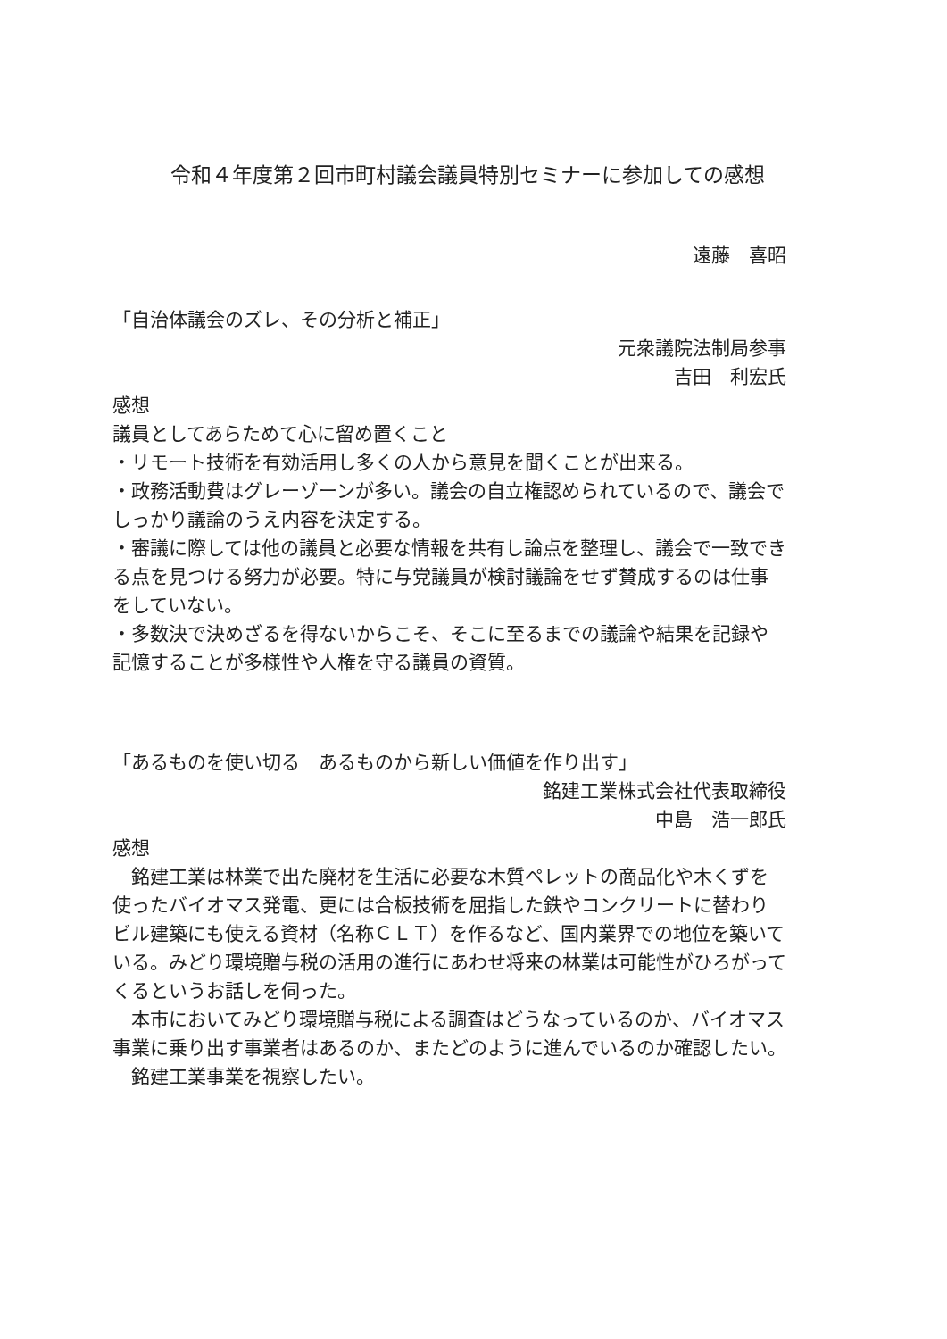令和４年度第２回市町村議会議員特別セミナーに参加しての感想
遠藤　喜昭
「自治体議会のズレ、その分析と補正」
元衆議院法制局参事
吉田　利宏氏
感想
議員としてあらためて心に留め置くこと
・リモート技術を有効活用し多くの人から意見を聞くことが出来る。
・政務活動費はグレーゾーンが多い。議会の自立権認められているので、議会でしっかり議論のうえ内容を決定する。
・審議に際しては他の議員と必要な情報を共有し論点を整理し、議会で一致できる点を見つける努力が必要。特に与党議員が検討議論をせず賛成するのは仕事をしていない。
・多数決で決めざるを得ないからこそ、そこに至るまでの議論や結果を記録や記憶することが多様性や人権を守る議員の資質。
「あるものを使い切る　あるものから新しい価値を作り出す」
銘建工業株式会社代表取締役
中島　浩一郎氏
感想
　銘建工業は林業で出た廃材を生活に必要な木質ペレットの商品化や木くずを使ったバイオマス発電、更には合板技術を屈指した鉄やコンクリートに替わりビル建築にも使える資材（名称ＣＬＴ）を作るなど、国内業界での地位を築いている。みどり環境贈与税の活用の進行にあわせ将来の林業は可能性がひろがってくるというお話しを伺った。
　本市においてみどり環境贈与税による調査はどうなっているのか、バイオマス事業に乗り出す事業者はあるのか、またどのように進んでいるのか確認したい。
　銘建工業事業を視察したい。